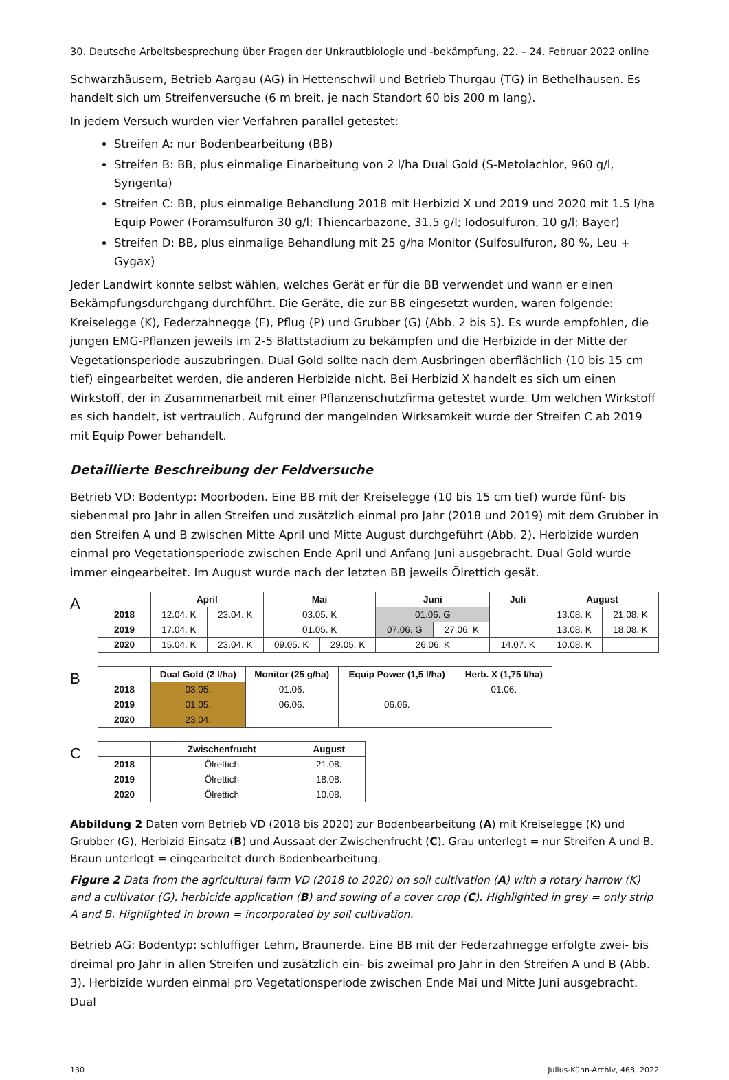30. Deutsche Arbeitsbesprechung über Fragen der Unkrautbiologie und -bekämpfung, 22. – 24. Februar 2022 online
Schwarzhäusern, Betrieb Aargau (AG) in Hettenschwil und Betrieb Thurgau (TG) in Bethelhausen. Es handelt sich um Streifenversuche (6 m breit, je nach Standort 60 bis 200 m lang).
In jedem Versuch wurden vier Verfahren parallel getestet:
Streifen A: nur Bodenbearbeitung (BB)
Streifen B: BB, plus einmalige Einarbeitung von 2 l/ha Dual Gold (S-Metolachlor, 960 g/l, Syngenta)
Streifen C: BB, plus einmalige Behandlung 2018 mit Herbizid X und 2019 und 2020 mit 1.5 l/ha Equip Power (Foramsulfuron 30 g/l; Thiencarbazone, 31.5 g/l; Iodosulfuron, 10 g/l; Bayer)
Streifen D: BB, plus einmalige Behandlung mit 25 g/ha Monitor (Sulfosulfuron, 80 %, Leu + Gygax)
Jeder Landwirt konnte selbst wählen, welches Gerät er für die BB verwendet und wann er einen Bekämpfungsdurchgang durchführt. Die Geräte, die zur BB eingesetzt wurden, waren folgende: Kreiselegge (K), Federzahnegge (F), Pflug (P) und Grubber (G) (Abb. 2 bis 5). Es wurde empfohlen, die jungen EMG-Pflanzen jeweils im 2-5 Blattstadium zu bekämpfen und die Herbizide in der Mitte der Vegetationsperiode auszubringen. Dual Gold sollte nach dem Ausbringen oberflächlich (10 bis 15 cm tief) eingearbeitet werden, die anderen Herbizide nicht. Bei Herbizid X handelt es sich um einen Wirkstoff, der in Zusammenarbeit mit einer Pflanzenschutzfirma getestet wurde. Um welchen Wirkstoff es sich handelt, ist vertraulich. Aufgrund der mangelnden Wirksamkeit wurde der Streifen C ab 2019 mit Equip Power behandelt.
Detaillierte Beschreibung der Feldversuche
Betrieb VD: Bodentyp: Moorboden. Eine BB mit der Kreiselegge (10 bis 15 cm tief) wurde fünf- bis siebenmal pro Jahr in allen Streifen und zusätzlich einmal pro Jahr (2018 und 2019) mit dem Grubber in den Streifen A und B zwischen Mitte April und Mitte August durchgeführt (Abb. 2). Herbizide wurden einmal pro Vegetationsperiode zwischen Ende April und Anfang Juni ausgebracht. Dual Gold wurde immer eingearbeitet. Im August wurde nach der letzten BB jeweils Ölrettich gesät.
A
| | April | | Mai | | Juni | | Juli | August | |
| --- | --- | --- | --- | --- | --- | --- | --- | --- | --- |
| 2018 | 12.04. K | 23.04. K | 03.05. K | | 01.06. G | | | 13.08. K | 21.08. K |
| 2019 | 17.04. K | | 01.05. K | | 07.06. G | 27.06. K | | 13.08. K | 18.08. K |
| 2020 | 15.04. K | 23.04. K | 09.05. K | 29.05. K | 26.06. K | | 14.07. K | 10.08. K | |
B
| | Dual Gold (2 l/ha) | Monitor (25 g/ha) | Equip Power (1,5 l/ha) | Herb. X (1,75 l/ha) |
| --- | --- | --- | --- | --- |
| 2018 | 03.05. | 01.06. | | 01.06. |
| 2019 | 01.05. | 06.06. | 06.06. | |
| 2020 | 23.04. | | | |
C
| | Zwischenfrucht | August |
| --- | --- | --- |
| 2018 | Ölrettich | 21.08. |
| 2019 | Ölrettich | 18.08. |
| 2020 | Ölrettich | 10.08. |
Abbildung 2 Daten vom Betrieb VD (2018 bis 2020) zur Bodenbearbeitung (A) mit Kreiselegge (K) und Grubber (G), Herbizid Einsatz (B) und Aussaat der Zwischenfrucht (C). Grau unterlegt = nur Streifen A und B. Braun unterlegt = eingearbeitet durch Bodenbearbeitung.
Figure 2 Data from the agricultural farm VD (2018 to 2020) on soil cultivation (A) with a rotary harrow (K) and a cultivator (G), herbicide application (B) and sowing of a cover crop (C). Highlighted in grey = only strip A and B. Highlighted in brown = incorporated by soil cultivation.
Betrieb AG: Bodentyp: schluffiger Lehm, Braunerde. Eine BB mit der Federzahnegge erfolgte zwei- bis dreimal pro Jahr in allen Streifen und zusätzlich ein- bis zweimal pro Jahr in den Streifen A und B (Abb. 3). Herbizide wurden einmal pro Vegetationsperiode zwischen Ende Mai und Mitte Juni ausgebracht. Dual
130 Julius-Kühn-Archiv, 468, 2022